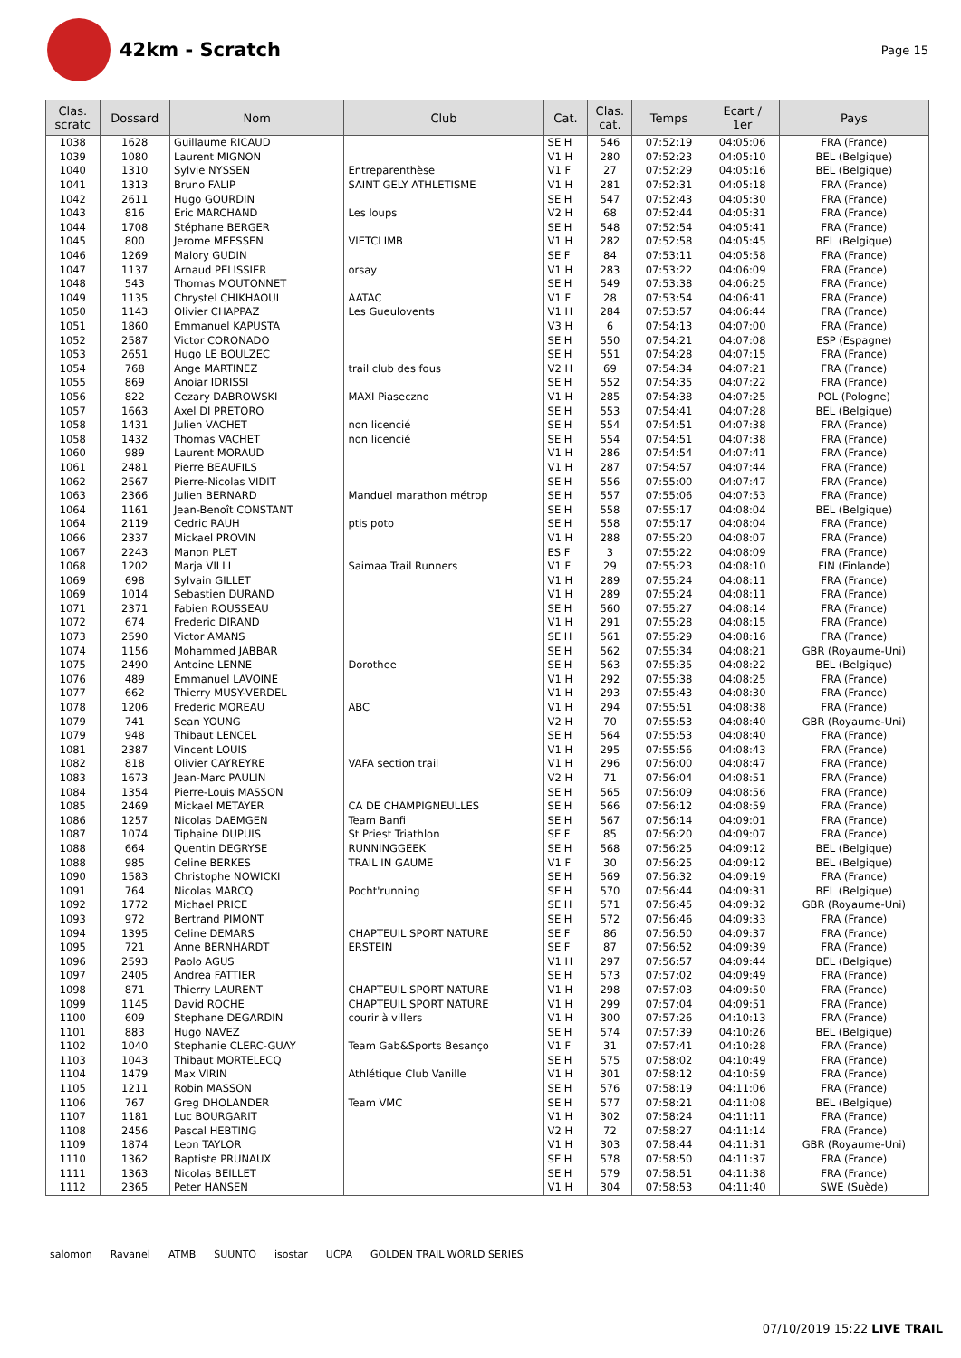42km - Scratch
Page 15
| Clas. scratc | Dossard | Nom | Club | Cat. | Clas. cat. | Temps | Ecart / 1er | Pays |
| --- | --- | --- | --- | --- | --- | --- | --- | --- |
| 1038 | 1628 | Guillaume RICAUD | | SE H | 546 | 07:52:19 | 04:05:06 | FRA (France) |
| 1039 | 1080 | Laurent MIGNON | | V1 H | 280 | 07:52:23 | 04:05:10 | BEL (Belgique) |
| 1040 | 1310 | Sylvie NYSSEN | Entreparenthèse | V1 F | 27 | 07:52:29 | 04:05:16 | BEL (Belgique) |
| 1041 | 1313 | Bruno FALIP | SAINT GELY ATHLETISME | V1 H | 281 | 07:52:31 | 04:05:18 | FRA (France) |
| 1042 | 2611 | Hugo GOURDIN | | SE H | 547 | 07:52:43 | 04:05:30 | FRA (France) |
| 1043 | 816 | Eric MARCHAND | Les loups | V2 H | 68 | 07:52:44 | 04:05:31 | FRA (France) |
| 1044 | 1708 | Stéphane BERGER | | SE H | 548 | 07:52:54 | 04:05:41 | FRA (France) |
| 1045 | 800 | Jerome MEESSEN | VIETCLIMB | V1 H | 282 | 07:52:58 | 04:05:45 | BEL (Belgique) |
| 1046 | 1269 | Malory GUDIN | | SE F | 84 | 07:53:11 | 04:05:58 | FRA (France) |
| 1047 | 1137 | Arnaud PELISSIER | orsay | V1 H | 283 | 07:53:22 | 04:06:09 | FRA (France) |
| 1048 | 543 | Thomas MOUTONNET | | SE H | 549 | 07:53:38 | 04:06:25 | FRA (France) |
| 1049 | 1135 | Chrystel CHIKHAOUI | AATAC | V1 F | 28 | 07:53:54 | 04:06:41 | FRA (France) |
| 1050 | 1143 | Olivier CHAPPAZ | Les Gueulovents | V1 H | 284 | 07:53:57 | 04:06:44 | FRA (France) |
| 1051 | 1860 | Emmanuel KAPUSTA | | V3 H | 6 | 07:54:13 | 04:07:00 | FRA (France) |
| 1052 | 2587 | Victor CORONADO | | SE H | 550 | 07:54:21 | 04:07:08 | ESP (Espagne) |
| 1053 | 2651 | Hugo LE BOULZEC | | SE H | 551 | 07:54:28 | 04:07:15 | FRA (France) |
| 1054 | 768 | Ange MARTINEZ | trail club des fous | V2 H | 69 | 07:54:34 | 04:07:21 | FRA (France) |
| 1055 | 869 | Anoiar IDRISSI | | SE H | 552 | 07:54:35 | 04:07:22 | FRA (France) |
| 1056 | 822 | Cezary DABROWSKI | MAXI Piaseczno | V1 H | 285 | 07:54:38 | 04:07:25 | POL (Pologne) |
| 1057 | 1663 | Axel DI PRETORO | | SE H | 553 | 07:54:41 | 04:07:28 | BEL (Belgique) |
| 1058 | 1431 | Julien VACHET | non licencié | SE H | 554 | 07:54:51 | 04:07:38 | FRA (France) |
| 1058 | 1432 | Thomas VACHET | non licencié | SE H | 554 | 07:54:51 | 04:07:38 | FRA (France) |
| 1060 | 989 | Laurent MORAUD | | V1 H | 286 | 07:54:54 | 04:07:41 | FRA (France) |
| 1061 | 2481 | Pierre BEAUFILS | | V1 H | 287 | 07:54:57 | 04:07:44 | FRA (France) |
| 1062 | 2567 | Pierre-Nicolas VIDIT | | SE H | 556 | 07:55:00 | 04:07:47 | FRA (France) |
| 1063 | 2366 | Julien BERNARD | Manduel marathon métrop | SE H | 557 | 07:55:06 | 04:07:53 | FRA (France) |
| 1064 | 1161 | Jean-Benoît CONSTANT | | SE H | 558 | 07:55:17 | 04:08:04 | BEL (Belgique) |
| 1064 | 2119 | Cedric RAUH | ptis poto | SE H | 558 | 07:55:17 | 04:08:04 | FRA (France) |
| 1066 | 2337 | Mickael PROVIN | | V1 H | 288 | 07:55:20 | 04:08:07 | FRA (France) |
| 1067 | 2243 | Manon PLET | | ES F | 3 | 07:55:22 | 04:08:09 | FRA (France) |
| 1068 | 1202 | Marja VILLI | Saimaa Trail Runners | V1 F | 29 | 07:55:23 | 04:08:10 | FIN (Finlande) |
| 1069 | 698 | Sylvain GILLET | | V1 H | 289 | 07:55:24 | 04:08:11 | FRA (France) |
| 1069 | 1014 | Sebastien DURAND | | V1 H | 289 | 07:55:24 | 04:08:11 | FRA (France) |
| 1071 | 2371 | Fabien ROUSSEAU | | SE H | 560 | 07:55:27 | 04:08:14 | FRA (France) |
| 1072 | 674 | Frederic DIRAND | | V1 H | 291 | 07:55:28 | 04:08:15 | FRA (France) |
| 1073 | 2590 | Victor AMANS | | SE H | 561 | 07:55:29 | 04:08:16 | FRA (France) |
| 1074 | 1156 | Mohammed JABBAR | | SE H | 562 | 07:55:34 | 04:08:21 | GBR (Royaume-Uni) |
| 1075 | 2490 | Antoine LENNE | Dorothee | SE H | 563 | 07:55:35 | 04:08:22 | BEL (Belgique) |
| 1076 | 489 | Emmanuel LAVOINE | | V1 H | 292 | 07:55:38 | 04:08:25 | FRA (France) |
| 1077 | 662 | Thierry MUSY-VERDEL | | V1 H | 293 | 07:55:43 | 04:08:30 | FRA (France) |
| 1078 | 1206 | Frederic MOREAU | ABC | V1 H | 294 | 07:55:51 | 04:08:38 | FRA (France) |
| 1079 | 741 | Sean YOUNG | | V2 H | 70 | 07:55:53 | 04:08:40 | GBR (Royaume-Uni) |
| 1079 | 948 | Thibaut LENCEL | | SE H | 564 | 07:55:53 | 04:08:40 | FRA (France) |
| 1081 | 2387 | Vincent LOUIS | | V1 H | 295 | 07:55:56 | 04:08:43 | FRA (France) |
| 1082 | 818 | Olivier CAYREYRE | VAFA section trail | V1 H | 296 | 07:56:00 | 04:08:47 | FRA (France) |
| 1083 | 1673 | Jean-Marc PAULIN | | V2 H | 71 | 07:56:04 | 04:08:51 | FRA (France) |
| 1084 | 1354 | Pierre-Louis MASSON | | SE H | 565 | 07:56:09 | 04:08:56 | FRA (France) |
| 1085 | 2469 | Mickael METAYER | CA DE CHAMPIGNEULLES | SE H | 566 | 07:56:12 | 04:08:59 | FRA (France) |
| 1086 | 1257 | Nicolas DAEMGEN | Team Banfi | SE H | 567 | 07:56:14 | 04:09:01 | FRA (France) |
| 1087 | 1074 | Tiphaine DUPUIS | St Priest Triathlon | SE F | 85 | 07:56:20 | 04:09:07 | FRA (France) |
| 1088 | 664 | Quentin DEGRYSE | RUNNINGGEEK | SE H | 568 | 07:56:25 | 04:09:12 | BEL (Belgique) |
| 1088 | 985 | Celine BERKES | TRAIL IN GAUME | V1 F | 30 | 07:56:25 | 04:09:12 | BEL (Belgique) |
| 1090 | 1583 | Christophe NOWICKI | | SE H | 569 | 07:56:32 | 04:09:19 | FRA (France) |
| 1091 | 764 | Nicolas MARCQ | Pocht'running | SE H | 570 | 07:56:44 | 04:09:31 | BEL (Belgique) |
| 1092 | 1772 | Michael PRICE | | SE H | 571 | 07:56:45 | 04:09:32 | GBR (Royaume-Uni) |
| 1093 | 972 | Bertrand PIMONT | | SE H | 572 | 07:56:46 | 04:09:33 | FRA (France) |
| 1094 | 1395 | Celine DEMARS | CHAPTEUIL SPORT NATURE | SE F | 86 | 07:56:50 | 04:09:37 | FRA (France) |
| 1095 | 721 | Anne BERNHARDT | ERSTEIN | SE F | 87 | 07:56:52 | 04:09:39 | FRA (France) |
| 1096 | 2593 | Paolo AGUS | | V1 H | 297 | 07:56:57 | 04:09:44 | BEL (Belgique) |
| 1097 | 2405 | Andrea FATTIER | | SE H | 573 | 07:57:02 | 04:09:49 | FRA (France) |
| 1098 | 871 | Thierry LAURENT | CHAPTEUIL SPORT NATURE | V1 H | 298 | 07:57:03 | 04:09:50 | FRA (France) |
| 1099 | 1145 | David ROCHE | CHAPTEUIL SPORT NATURE | V1 H | 299 | 07:57:04 | 04:09:51 | FRA (France) |
| 1100 | 609 | Stephane DEGARDIN | courir à villers | V1 H | 300 | 07:57:26 | 04:10:13 | FRA (France) |
| 1101 | 883 | Hugo NAVEZ | | SE H | 574 | 07:57:39 | 04:10:26 | BEL (Belgique) |
| 1102 | 1040 | Stephanie CLERC-GUAY | Team Gab&Sports Besanço | V1 F | 31 | 07:57:41 | 04:10:28 | FRA (France) |
| 1103 | 1043 | Thibaut MORTELECQ | | SE H | 575 | 07:58:02 | 04:10:49 | FRA (France) |
| 1104 | 1479 | Max VIRIN | Athlétique Club Vanille | V1 H | 301 | 07:58:12 | 04:10:59 | FRA (France) |
| 1105 | 1211 | Robin MASSON | | SE H | 576 | 07:58:19 | 04:11:06 | FRA (France) |
| 1106 | 767 | Greg DHOLANDER | Team VMC | SE H | 577 | 07:58:21 | 04:11:08 | BEL (Belgique) |
| 1107 | 1181 | Luc BOURGARIT | | V1 H | 302 | 07:58:24 | 04:11:11 | FRA (France) |
| 1108 | 2456 | Pascal HEBTING | | V2 H | 72 | 07:58:27 | 04:11:14 | FRA (France) |
| 1109 | 1874 | Leon TAYLOR | | V1 H | 303 | 07:58:44 | 04:11:31 | GBR (Royaume-Uni) |
| 1110 | 1362 | Baptiste PRUNAUX | | SE H | 578 | 07:58:50 | 04:11:37 | FRA (France) |
| 1111 | 1363 | Nicolas BEILLET | | SE H | 579 | 07:58:51 | 04:11:38 | FRA (France) |
| 1112 | 2365 | Peter HANSEN | | V1 H | 304 | 07:58:53 | 04:11:40 | SWE (Suède) |
salomon Ravanel ATMB SUUNTO isostar UCPA GOLDEN TRAIL WORLD SERIES
07/10/2019 15:22 LIVE TRAIL